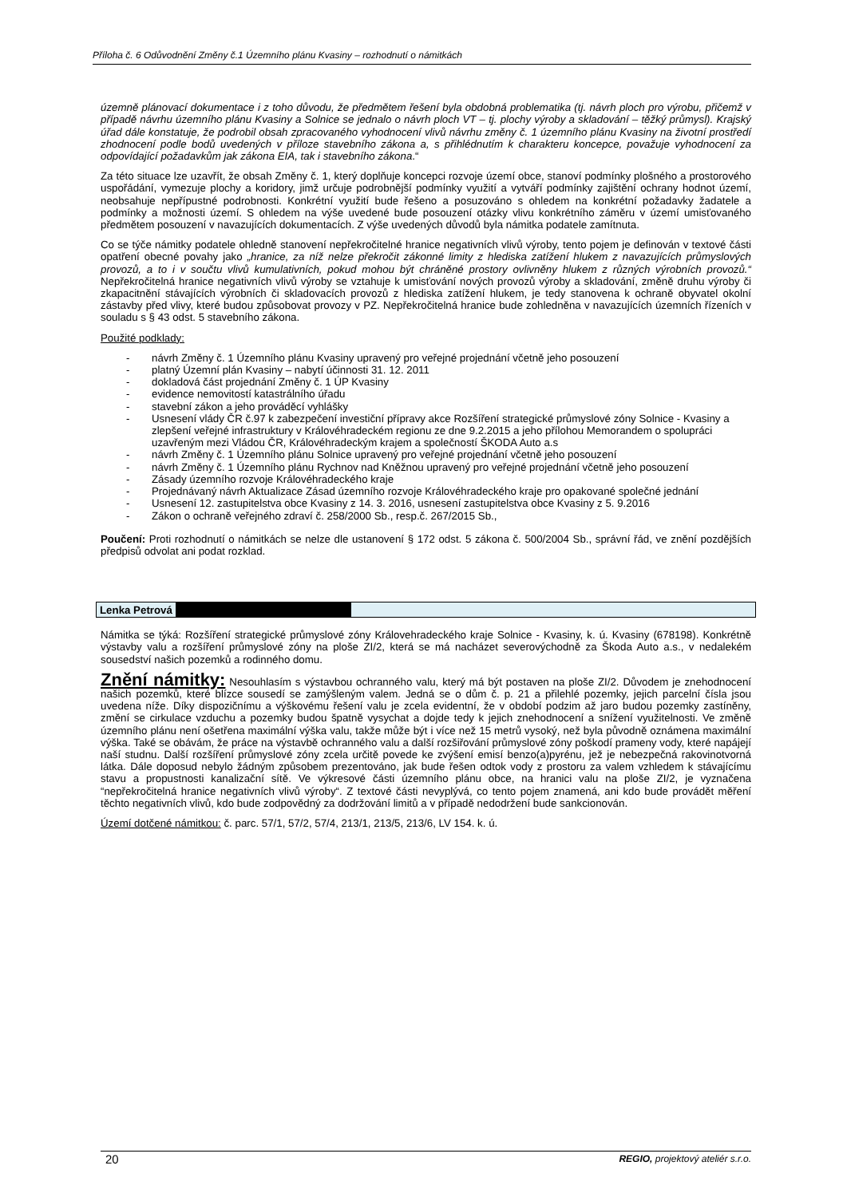Příloha č. 6 Odůvodnění Změny č.1 Územního plánu Kvasiny – rozhodnutí o námitkách
územně plánovací dokumentace i z toho důvodu, že předmětem řešení byla obdobná problematika (tj. návrh ploch pro výrobu, přičemž v případě návrhu územního plánu Kvasiny a Solnice se jednalo o návrh ploch VT – tj. plochy výroby a skladování – těžký průmysl). Krajský úřad dále konstatuje, že podrobil obsah zpracovaného vyhodnocení vlivů návrhu změny č. 1 územního plánu Kvasiny na životní prostředí zhodnocení podle bodů uvedených v příloze stavebního zákona a, s přihlédnutím k charakteru koncepce, považuje vyhodnocení za odpovídající požadavkům jak zákona EIA, tak i stavebního zákona.“
Za této situace lze uzavřít, že obsah Změny č. 1, který doplňuje koncepci rozvoje území obce, stanoví podmínky plošného a prostorového uspořádání, vymezuje plochy a koridory, jimž určuje podrobnější podmínky využití a vytváří podmínky zajištění ochrany hodnot území, neobsahuje nepřípustné podrobnosti. Konkrétní využití bude řešeno a posuzováno s ohledem na konkrétní požadavky žadatele a podmínky a možnosti území. S ohledem na výše uvedené bude posouzení otázky vlivu konkrétního záměru v území umisťovaného předmětem posouzení v navazujících dokumentacích. Z výše uvedených důvodů byla námitka podatele zamítnuta.
Co se týče námitky podatele ohledně stanovení nepřekročitelné hranice negativních vlivů výroby, tento pojem je definován v textové části opatření obecné povahy jako „hranice, za níž nelze překročit zákonné limity z hlediska zatížení hlukem z navazujících průmyslových provozů, a to i v součtu vlivů kumulativních, pokud mohou být chráněné prostory ovlivněny hlukem z různých výrobních provozů.“ Nepřekročitelná hranice negativních vlivů výroby se vztahuje k umisťování nových provozů výroby a skladování, změně druhu výroby či zkapacitnění stávajících výrobních či skladovacích provozů z hlediska zatížení hlukem, je tedy stanovena k ochraně obyvatel okolní zástavby před vlivy, které budou způsobovat provozy v PZ. Nepřekročitelná hranice bude zohledněna v navazujících územních řízeních v souladu s § 43 odst. 5 stavebního zákona.
Použité podklady:
- návrh Změny č. 1 Územního plánu Kvasiny upravený pro veřejné projednání včetně jeho posouzení
- platný Územní plán Kvasiny – nabytí účinnosti 31. 12. 2011
- dokladová část projednání Změny č. 1 ÚP Kvasiny
- evidence nemovitostí katastrálního úřadu
- stavební zákon a jeho prováděcí vyhlášky
- Usnesení vlády ČR č.97 k zabezpečení investiční přípravy akce Rozšíření strategické průmyslové zóny Solnice - Kvasiny a zlepšení veřejné infrastruktury v Královéhradeckém regionu ze dne 9.2.2015 a jeho přílohou Memorandem o spolupráci uzavřeným mezi Vládou ČR, Královéhradeckým krajem a společností ŠKODA Auto a.s
- návrh Změny č. 1 Územního plánu Solnice upravený pro veřejné projednání včetně jeho posouzení
- návrh Změny č. 1 Územního plánu Rychnov nad Kněžnou upravený pro veřejné projednání včetně jeho posouzení
- Zásady územního rozvoje Královéhradeckého kraje
- Projednávaný návrh Aktualizace Zásad územního rozvoje Královéhradeckého kraje pro opakované společné jednání
- Usnesení 12. zastupitelstva obce Kvasiny z 14. 3. 2016, usnesení zastupitelstva obce Kvasiny z 5. 9.2016
- Zákon o ochraně veřejného zdraví č. 258/2000 Sb., resp.č. 267/2015 Sb.,
Poučení: Proti rozhodnutí o námitkách se nelze dle ustanovení § 172 odst. 5 zákona č. 500/2004 Sb., správní řád, ve znění pozdějších předpisů odvolat ani podat rozklad.
Lenka Petrová
Námitka se týká: Rozšíření strategické průmyslové zóny Královehradeckého kraje Solnice - Kvasiny, k. ú. Kvasiny (678198). Konkrétně výstavby valu a rozšíření průmyslové zóny na ploše ZI/2, která se má nacházet severovýchodně za Škoda Auto a.s., v nedalekém sousedství našich pozemků a rodinného domu.
Znění námitky: Nesouhlasím s výstavbou ochranného valu, který má být postaven na ploše ZI/2. Důvodem je znehodnocení našich pozemků, které blízce sousedí se zamýšleným valem. Jedná se o dům č. p. 21 a přilehlé pozemky, jejich parcelní čísla jsou uvedena níže. Díky dispozičnímu a výškovému řešení valu je zcela evidentní, že v období podzim až jaro budou pozemky zastíněny, změní se cirkulace vzduchu a pozemky budou špatně vysychat a dojde tedy k jejich znehodnocení a snížení využitelnosti. Ve změně územního plánu není ošetřena maximální výška valu, takže může být i více než 15 metrů vysoký, než byla původně oznámena maximální výška. Také se obávám, že práce na výstavbě ochranného valu a další rozšiřování průmyslové zóny poškodí prameny vody, které napájejí naší studnu. Další rozšíření průmyslové zóny zcela určitě povede ke zvýšení emisí benzo(a)pyrénu, jež je nebezpečná rakovinotvorná látka. Dále doposud nebylo žádným způsobem prezentováno, jak bude řešen odtok vody z prostoru za valem vzhledem k stávajícímu stavu a propustnosti kanalizační sítě. Ve výkresové části územního plánu obce, na hranici valu na ploše ZI/2, je vyznačena “nepřekročitelná hranice negativních vlivů výroby“. Z textové části nevyplývá, co tento pojem znamená, ani kdo bude provádět měření těchto negativních vlivů, kdo bude zodpovědný za dodržování limitů a v případě nedodržení bude sankcionován.
Území dotčené námitkou: č. parc. 57/1, 57/2, 57/4, 213/1, 213/5, 213/6, LV 154. k. ú.
20 REGIO, projektový ateliér s.r.o.